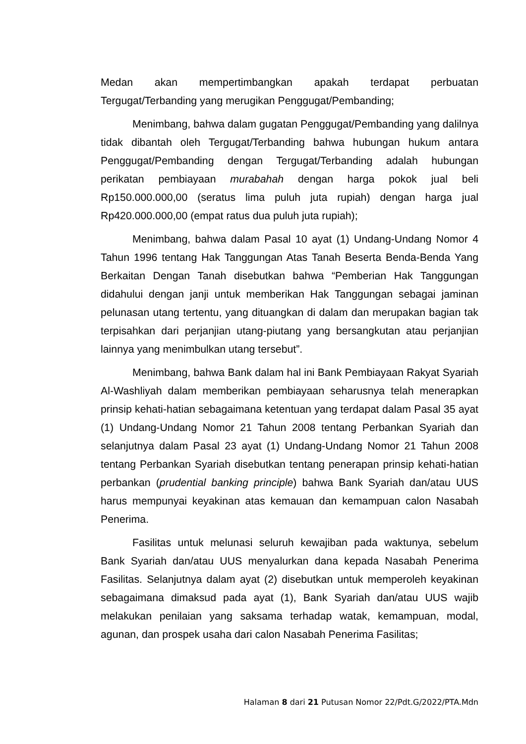Medan akan mempertimbangkan apakah terdapat perbuatan Tergugat/Terbanding yang merugikan Penggugat/Pembanding;
Menimbang, bahwa dalam gugatan Penggugat/Pembanding yang dalilnya tidak dibantah oleh Tergugat/Terbanding bahwa hubungan hukum antara Penggugat/Pembanding dengan Tergugat/Terbanding adalah hubungan perikatan pembiayaan murabahah dengan harga pokok jual beli Rp150.000.000,00 (seratus lima puluh juta rupiah) dengan harga jual Rp420.000.000,00 (empat ratus dua puluh juta rupiah);
Menimbang, bahwa dalam Pasal 10 ayat (1) Undang-Undang Nomor 4 Tahun 1996 tentang Hak Tanggungan Atas Tanah Beserta Benda-Benda Yang Berkaitan Dengan Tanah disebutkan bahwa “Pemberian Hak Tanggungan didahului dengan janji untuk memberikan Hak Tanggungan sebagai jaminan pelunasan utang tertentu, yang dituangkan di dalam dan merupakan bagian tak terpisahkan dari perjanjian utang-piutang yang bersangkutan atau perjanjian lainnya yang menimbulkan utang tersebut”.
Menimbang, bahwa Bank dalam hal ini Bank Pembiayaan Rakyat Syariah Al-Washliyah dalam memberikan pembiayaan seharusnya telah menerapkan prinsip kehati-hatian sebagaimana ketentuan yang terdapat dalam Pasal 35 ayat (1) Undang-Undang Nomor 21 Tahun 2008 tentang Perbankan Syariah dan selanjutnya dalam Pasal 23 ayat (1) Undang-Undang Nomor 21 Tahun 2008 tentang Perbankan Syariah disebutkan tentang penerapan prinsip kehati-hatian perbankan (prudential banking principle) bahwa Bank Syariah dan/atau UUS harus mempunyai keyakinan atas kemauan dan kemampuan calon Nasabah Penerima.
Fasilitas untuk melunasi seluruh kewajiban pada waktunya, sebelum Bank Syariah dan/atau UUS menyalurkan dana kepada Nasabah Penerima Fasilitas. Selanjutnya dalam ayat (2) disebutkan untuk memperoleh keyakinan sebagaimana dimaksud pada ayat (1), Bank Syariah dan/atau UUS wajib melakukan penilaian yang saksama terhadap watak, kemampuan, modal, agunan, dan prospek usaha dari calon Nasabah Penerima Fasilitas;
Halaman 8 dari 21 Putusan Nomor 22/Pdt.G/2022/PTA.Mdn